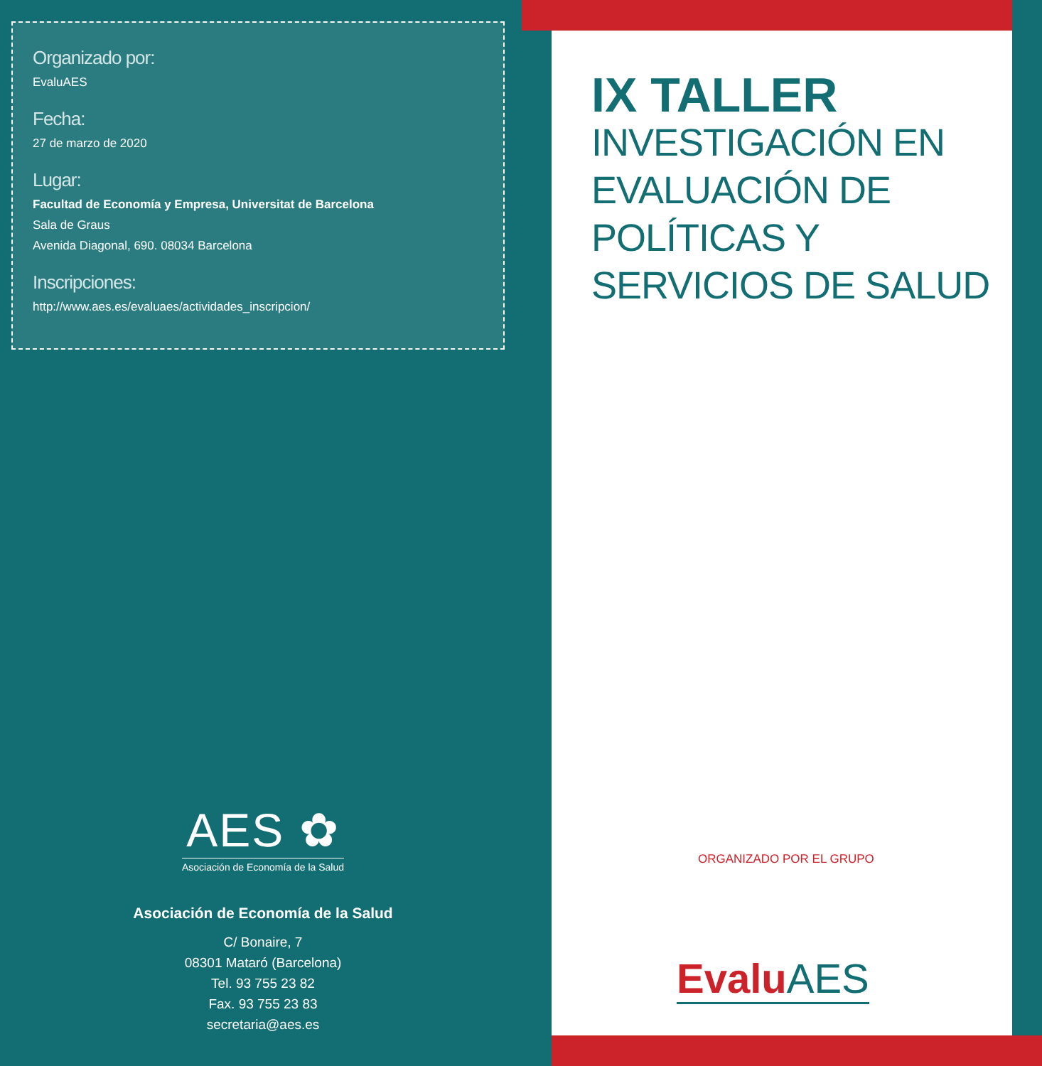Organizado por:
EvaluAES
Fecha:
27 de marzo de 2020
Lugar:
Facultad de Economía y Empresa, Universitat de Barcelona
Sala de Graus
Avenida Diagonal, 690. 08034 Barcelona
Inscripciones:
http://www.aes.es/evaluaes/actividades_inscripcion/
AES ✿
Asociación de Economía de la Salud
Asociación de Economía de la Salud
C/ Bonaire, 7
08301 Mataró (Barcelona)
Tel. 93 755 23 82
Fax. 93 755 23 83
secretaria@aes.es
IX TALLER
INVESTIGACIÓN EN
EVALUACIÓN DE
POLÍTICAS Y
SERVICIOS DE SALUD
ORGANIZADO POR EL GRUPO
Evalu AES